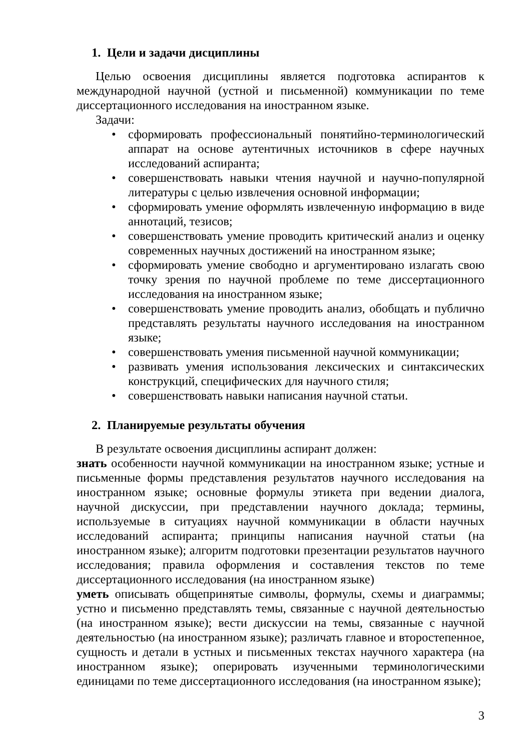1. Цели и задачи дисциплины
Целью освоения дисциплины является подготовка аспирантов к международной научной (устной и письменной) коммуникации по теме диссертационного исследования на иностранном языке.
Задачи:
• сформировать профессиональный понятийно-терминологический аппарат на основе аутентичных источников в сфере научных исследований аспиранта;
• совершенствовать навыки чтения научной и научно-популярной литературы с целью извлечения основной информации;
• сформировать умение оформлять извлеченную информацию в виде аннотаций, тезисов;
• совершенствовать умение проводить критический анализ и оценку современных научных достижений на иностранном языке;
• сформировать умение свободно и аргументировано излагать свою точку зрения по научной проблеме по теме диссертационного исследования на иностранном языке;
• совершенствовать умение проводить анализ, обобщать и публично представлять результаты научного исследования на иностранном языке;
• совершенствовать умения письменной научной коммуникации;
• развивать умения использования лексических и синтаксических конструкций, специфических для научного стиля;
• совершенствовать навыки написания научной статьи.
2. Планируемые результаты обучения
В результате освоения дисциплины аспирант должен:
знать особенности научной коммуникации на иностранном языке; устные и письменные формы представления результатов научного исследования на иностранном языке; основные формулы этикета при ведении диалога, научной дискуссии, при представлении научного доклада; термины, используемые в ситуациях научной коммуникации в области научных исследований аспиранта; принципы написания научной статьи (на иностранном языке); алгоритм подготовки презентации результатов научного исследования; правила оформления и составления текстов по теме диссертационного исследования (на иностранном языке)
уметь описывать общепринятые символы, формулы, схемы и диаграммы; устно и письменно представлять темы, связанные с научной деятельностью (на иностранном языке); вести дискуссии на темы, связанные с научной деятельностью (на иностранном языке); различать главное и второстепенное, сущность и детали в устных и письменных текстах научного характера (на иностранном языке); оперировать изученными терминологическими единицами по теме диссертационного исследования (на иностранном языке);
3